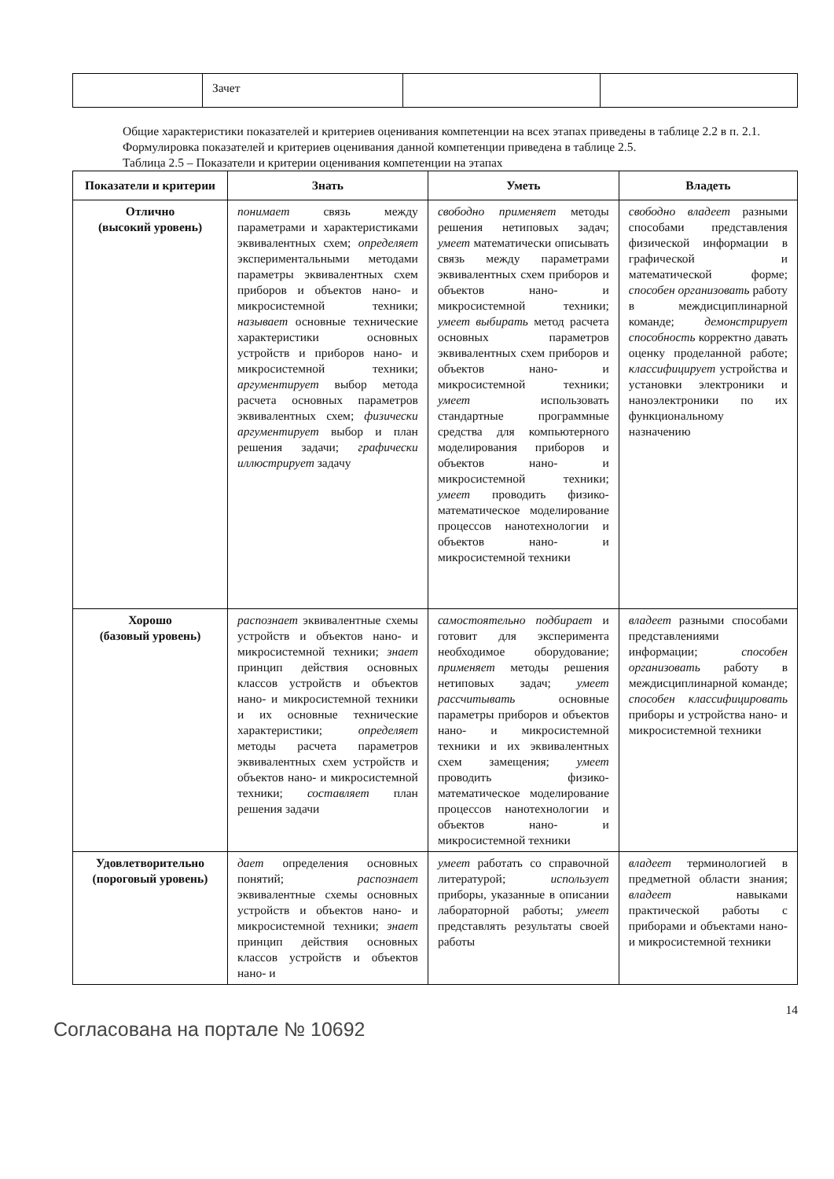| | Зачет | | |
Общие характеристики показателей и критериев оценивания компетенции на всех этапах приведены в таблице 2.2 в п. 2.1.
Формулировка показателей и критериев оценивания данной компетенции приведена в таблице 2.5.
Таблица 2.5 – Показатели и критерии оценивания компетенции на этапах
| Показатели и критерии | Знать | Уметь | Владеть |
| --- | --- | --- | --- |
| Отлично (высокий уровень) | понимает связь между параметрами и характеристиками эквивалентных схем; определяет экспериментальными методами параметры эквивалентных схем приборов и объектов нано- и микросистемной техники; называет основные технические характеристики основных устройств и приборов нано- и микросистемной техники; аргументирует выбор метода расчета основных параметров эквивалентных схем; физически аргументирует выбор и план решения задачи; графически иллюстрирует задачу | свободно применяет методы решения нетиповых задач; умеет математически описывать связь между параметрами эквивалентных схем приборов и объектов нано- и микросистемной техники; умеет выбирать метод расчета основных параметров эквивалентных схем приборов и объектов нано- и микросистемной техники; умеет использовать стандартные программные средства для компьютерного моделирования приборов и объектов нано- и микросистемной техники; умеет проводить физико-математическое моделирование процессов нанотехнологии и объектов нано- и микросистемной техники | свободно владеет разными способами представления физической информации в графической и математической форме; способен организовать работу в междисциплинарной команде; демонстрирует способность корректно давать оценку проделанной работе; классифицирует устройства и установки электроники и наноэлектроники по их функциональному назначению |
| Хорошо (базовый уровень) | распознает эквивалентные схемы устройств и объектов нано- и микросистемной техники; знает принцип действия основных классов устройств и объектов нано- и микросистемной техники и их основные технические характеристики; определяет методы расчета параметров эквивалентных схем устройств и объектов нано- и микросистемной техники; составляет план решения задачи | самостоятельно подбирает и готовит для эксперимента необходимое оборудование; применяет методы решения нетиповых задач; умеет рассчитывать основные параметры приборов и объектов нано- и микросистемной техники и их эквивалентных схем замещения; умеет проводить физико-математическое моделирование процессов нанотехнологии и объектов нано- и микросистемной техники | владеет разными способами представлениями информации; способен организовать работу в междисциплинарной команде; способен классифицировать приборы и устройства нано- и микросистемной техники |
| Удовлетворительно (пороговый уровень) | дает определения основных понятий; распознает эквивалентные схемы основных устройств и объектов нано- и микросистемной техники; знает принцип действия основных классов устройств и объектов нано- и | умеет работать со справочной литературой; использует приборы, указанные в описании лабораторной работы; умеет представлять результаты своей работы | владеет терминологией в предметной области знания; владеет навыками практической работы с приборами и объектами нано- и микросистемной техники |
14
Согласована на портале № 10692